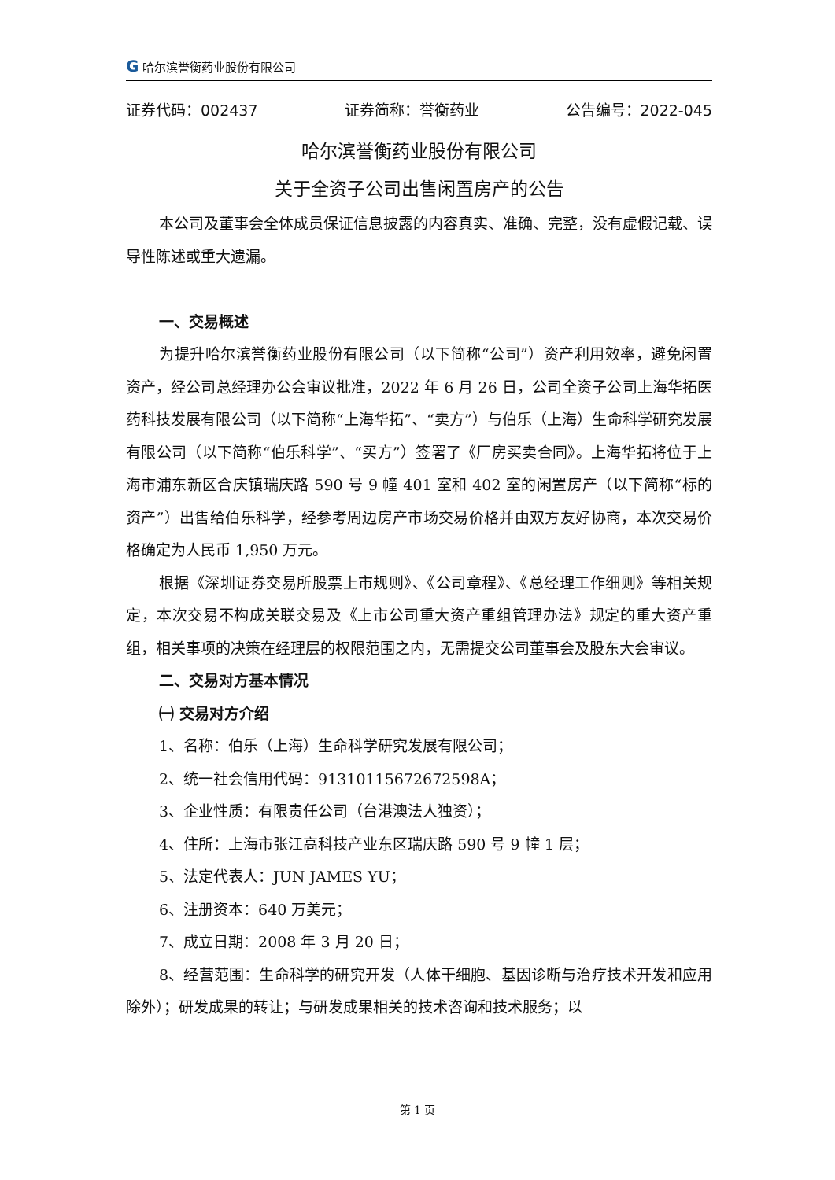G 哈尔滨誉衡药业股份有限公司
证券代码：002437 证券简称：誉衡药业 公告编号：2022-045
哈尔滨誉衡药业股份有限公司
关于全资子公司出售闲置房产的公告
本公司及董事会全体成员保证信息披露的内容真实、准确、完整，没有虚假记载、误导性陈述或重大遗漏。
一、交易概述
为提升哈尔滨誉衡药业股份有限公司（以下简称“公司”）资产利用效率，避免闲置资产，经公司总经理办公会审议批准，2022 年 6 月 26 日，公司全资子公司上海华拓医药科技发展有限公司（以下简称“上海华拓”、“卖方”）与伯乐（上海）生命科学研究发展有限公司（以下简称“伯乐科学”、“买方”）签署了《厂房买卖合同》。上海华拓将位于上海市浦东新区合庆镇瑞庆路 590 号 9 幢 401 室和 402 室的闲置房产（以下简称“标的资产”）出售给伯乐科学，经参考周边房产市场交易价格并由双方友好协商，本次交易价格确定为人民币 1,950 万元。
根据《深圳证券交易所股票上市规则》、《公司章程》、《总经理工作细则》等相关规定，本次交易不构成关联交易及《上市公司重大资产重组管理办法》规定的重大资产重组，相关事项的决策在经理层的权限范围之内，无需提交公司董事会及股东大会审议。
二、交易对方基本情况
㈠ 交易对方介绍
1、名称：伯乐（上海）生命科学研究发展有限公司；
2、统一社会信用代码：91310115672672598A；
3、企业性质：有限责任公司（台港澳法人独资）；
4、住所：上海市张江高科技产业东区瑞庆路 590 号 9 幢 1 层；
5、法定代表人：JUN JAMES YU；
6、注册资本：640 万美元；
7、成立日期：2008 年 3 月 20 日；
8、经营范围：生命科学的研究开发（人体干细胞、基因诊断与治疗技术开发和应用除外）；研发成果的转让；与研发成果相关的技术咨询和技术服务；以
第 1 页